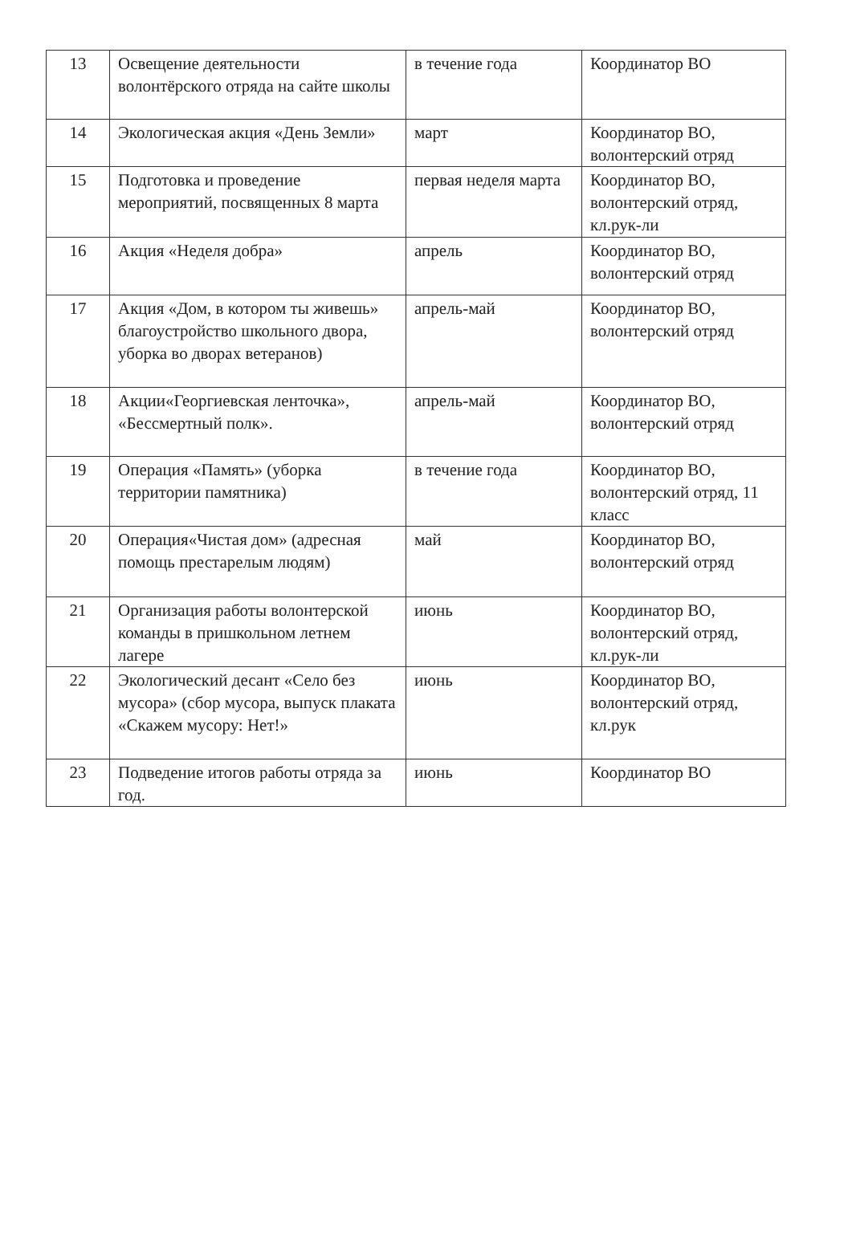| 13 | Освещение деятельности волонтёрского отряда на сайте школы | в течение года | Координатор ВО |
| 14 | Экологическая акция «День Земли» | март | Координатор ВО, волонтерский отряд |
| 15 | Подготовка и проведение мероприятий, посвященных 8 марта | первая неделя марта | Координатор ВО, волонтерский отряд, кл.рук-ли |
| 16 | Акция «Неделя добра» | апрель | Координатор ВО, волонтерский отряд |
| 17 | Акция «Дом, в котором ты живешь» благоустройство школьного двора, уборка во дворах ветеранов) | апрель-май | Координатор ВО, волонтерский отряд |
| 18 | Акции«Георгиевская ленточка», «Бессмертный полк». | апрель-май | Координатор ВО, волонтерский отряд |
| 19 | Операция «Память» (уборка территории памятника) | в течение года | Координатор ВО, волонтерский отряд, 11 класс |
| 20 | Операция«Чистая дом» (адресная помощь престарелым людям) | май | Координатор ВО, волонтерский отряд |
| 21 | Организация работы волонтерской команды в пришкольном летнем лагере | июнь | Координатор ВО, волонтерский отряд, кл.рук-ли |
| 22 | Экологический десант «Село без мусора» (сбор мусора, выпуск плаката «Скажем мусору: Нет!» | июнь | Координатор ВО, волонтерский отряд, кл.рук |
| 23 | Подведение итогов работы отряда за год. | июнь | Координатор ВО |